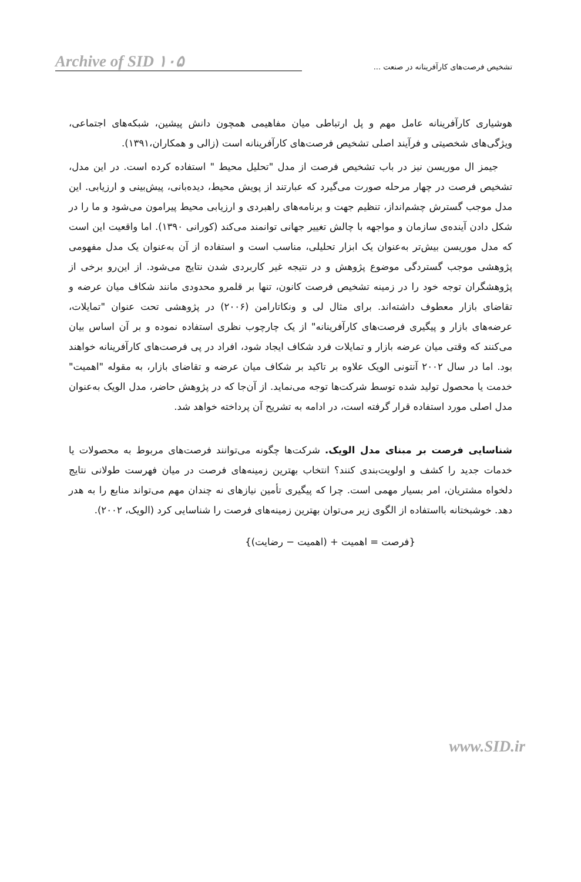Archive of SID ۱۰۵
تشخیص فرصت‌های کارآفرینانه در صنعت ...
هوشیاری کارآفرینانه عامل مهم و پل ارتباطی میان مفاهیمی همچون دانش پیشین، شبکه‌های اجتماعی، ویژگی‌های شخصیتی و فرآیند اصلی تشخیص فرصت‌های کارآفرینانه است (زالی و همکاران،۱۳۹۱).
جیمز ال موریسن نیز در باب تشخیص فرصت از مدل "تحلیل محیط " استفاده کرده است. در این مدل، تشخیص فرصت در چهار مرحله صورت می‌گیرد که عبارتند از پویش محیط، دیده‌بانی، پیش‌بینی و ارزیابی. این مدل موجب گسترش چشم‌انداز، تنظیم جهت و برنامه‌های راهبردی و ارزیابی محیط پیرامون می‌شود و ما را در شکل دادن آینده‌ی سازمان و مواجهه با چالش تغییر جهانی توانمند می‌کند (کورانی ۱۳۹۰). اما واقعیت این است که مدل موریسن بیش‌تر به‌عنوان یک ابزار تحلیلی، مناسب است و استفاده از آن به‌عنوان یک مدل مفهومی پژوهشی موجب گستردگی موضوع پژوهش و در نتیجه غیر کاربردی شدن نتایج می‌شود. از این‌رو برخی از پژوهشگران توجه خود را در زمینه تشخیص فرصت کانون، تنها بر قلمرو محدودی مانند شکاف میان عرضه و تقاضای بازار معطوف داشته‌اند. برای مثال لی و ونکاتارامن (۲۰۰۶) در پژوهشی تحت عنوان "تمایلات، عرضه‌های بازار و پیگیری فرصت‌های کارآفرینانه" از یک چارچوب نظری استفاده نموده و بر آن اساس بیان می‌کنند که وقتی میان عرضه بازار و تمایلات فرد شکاف ایجاد شود، افراد در پی فرصت‌های کارآفرینانه خواهند بود. اما در سال ۲۰۰۲ آنتونی الویک علاوه بر تاکید بر شکاف میان عرضه و تقاضای بازار، به مقوله "اهمیت" خدمت یا محصول تولید شده توسط شرکت‌ها توجه می‌نماید. از آن‌جا که در پژوهش حاضر، مدل الویک به‌عنوان مدل اصلی مورد استفاده قرار گرفته است، در ادامه به تشریح آن پرداخته خواهد شد.
شناسایی فرصت بر مبنای مدل الویک. شرکت‌ها چگونه می‌توانند فرصت‌های مربوط به محصولات یا خدمات جدید را کشف و اولویت‌بندی کنند؟ انتخاب بهترین زمینه‌های فرصت در میان فهرست طولانی نتایج دلخواه مشتریان، امر بسیار مهمی است. چرا که پیگیری تأمین نیازهای نه چندان مهم می‌تواند منابع را به هدر دهد. خوشبختانه بااستفاده از الگوی زیر می‌توان بهترین زمینه‌های فرصت را شناسایی کرد (الویک، ۲۰۰۲).
{فرصت = اهمیت + (اهمیت − رضایت)}
www.SID.ir